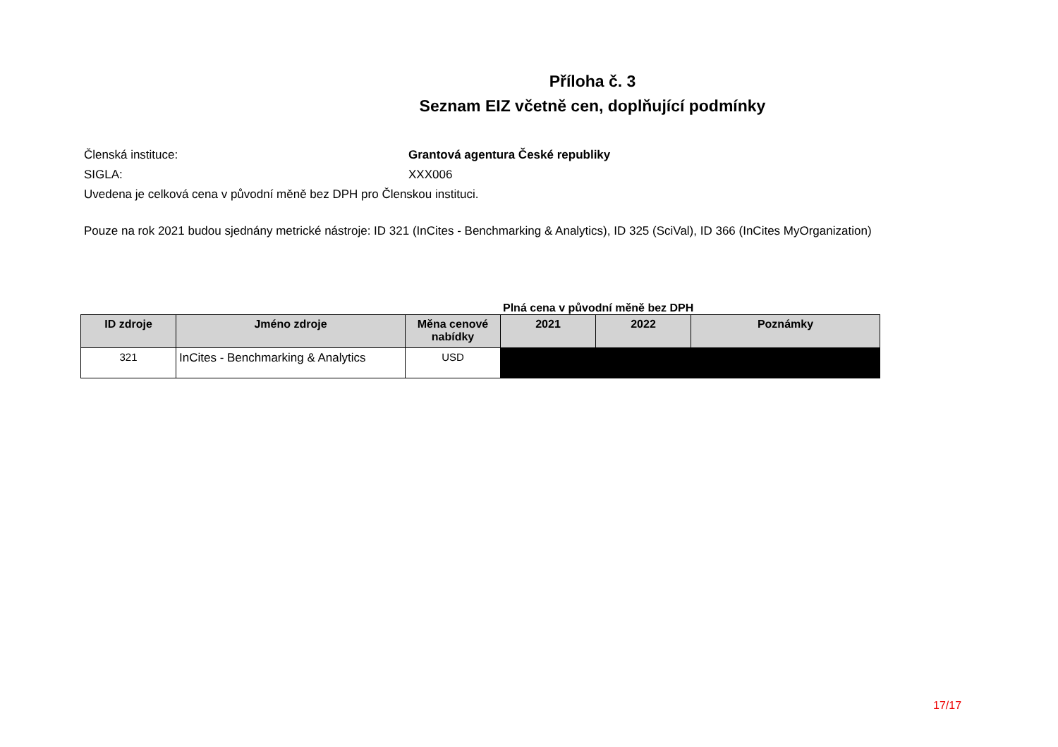Příloha č. 3
Seznam EIZ včetně cen, doplňující podmínky
Členská instituce: Grantová agentura České republiky
SIGLA: XXX006
Uvedena je celková cena v původní měně bez DPH pro Členskou instituci.
Pouze na rok 2021 budou sjednány metrické nástroje: ID 321 (InCites - Benchmarking & Analytics), ID 325 (SciVal), ID 366 (InCites MyOrganization)
Plná cena v původní měně bez DPH
| ID zdroje | Jméno zdroje | Měna cenové nabídky | 2021 | 2022 | Poznámky |
| --- | --- | --- | --- | --- | --- |
| 321 | InCites - Benchmarking & Analytics | USD | | | |
17/17